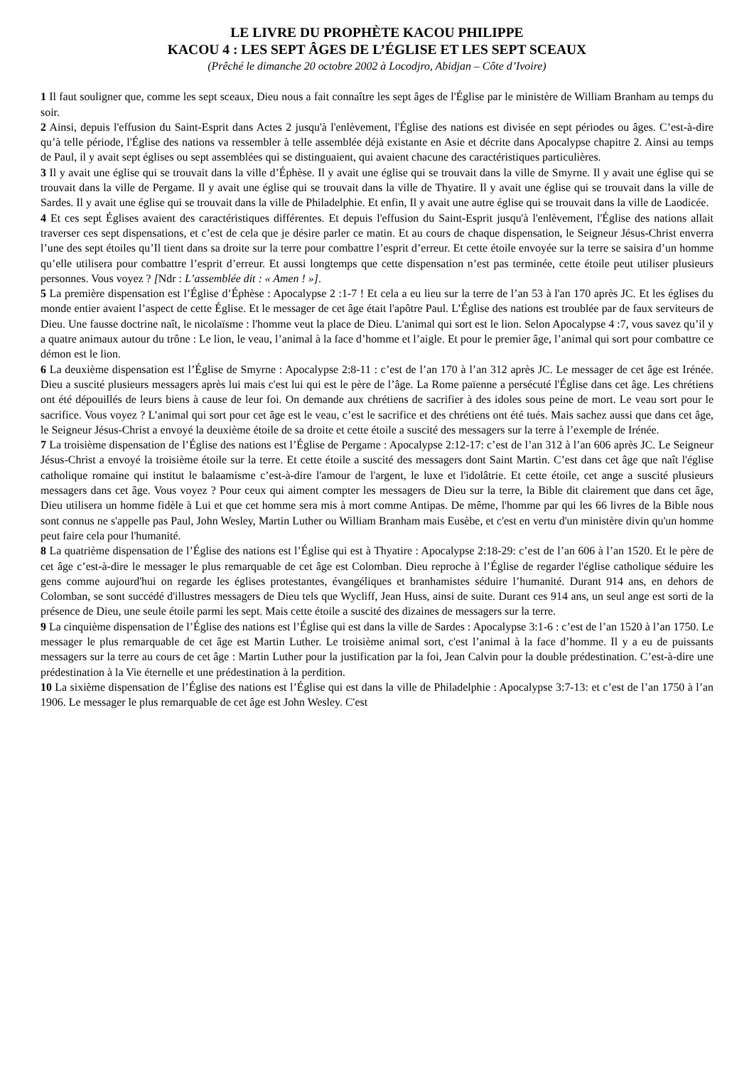LE LIVRE DU PROPHÈTE KACOU PHILIPPE
KACOU 4 : LES SEPT ÂGES DE L’ÉGLISE ET LES SEPT SCEAUX
(Prêché le dimanche 20 octobre 2002 à Locodjro, Abidjan – Côte d’Ivoire)
1 Il faut souligner que, comme les sept sceaux, Dieu nous a fait connaître les sept âges de l'Église par le ministère de William Branham au temps du soir.
2 Ainsi, depuis l'effusion du Saint-Esprit dans Actes 2 jusqu'à l'enlèvement, l'Église des nations est divisée en sept périodes ou âges. C’est-à-dire qu’à telle période, l'Église des nations va ressembler à telle assemblée déjà existante en Asie et décrite dans Apocalypse chapitre 2. Ainsi au temps de Paul, il y avait sept églises ou sept assemblées qui se distinguaient, qui avaient chacune des caractéristiques particulières.
3 Il y avait une église qui se trouvait dans la ville d’Éphèse. Il y avait une église qui se trouvait dans la ville de Smyrne. Il y avait une église qui se trouvait dans la ville de Pergame. Il y avait une église qui se trouvait dans la ville de Thyatire. Il y avait une église qui se trouvait dans la ville de Sardes. Il y avait une église qui se trouvait dans la ville de Philadelphie. Et enfin, Il y avait une autre église qui se trouvait dans la ville de Laodicée.
4 Et ces sept Églises avaient des caractéristiques différentes. Et depuis l'effusion du Saint-Esprit jusqu'à l'enlèvement, l'Église des nations allait traverser ces sept dispensations, et c’est de cela que je désire parler ce matin. Et au cours de chaque dispensation, le Seigneur Jésus-Christ enverra l’une des sept étoiles qu’Il tient dans sa droite sur la terre pour combattre l’esprit d’erreur. Et cette étoile envoyée sur la terre se saisira d’un homme qu’elle utilisera pour combattre l’esprit d’erreur. Et aussi longtemps que cette dispensation n’est pas terminée, cette étoile peut utiliser plusieurs personnes. Vous voyez ? [Ndr : L’assemblée dit : « Amen ! »].
5 La première dispensation est l’Église d’Éphèse : Apocalypse 2 :1-7 ! Et cela a eu lieu sur la terre de l’an 53 à l'an 170 après JC. Et les églises du monde entier avaient l’aspect de cette Église. Et le messager de cet âge était l'apôtre Paul. L’Église des nations est troublée par de faux serviteurs de Dieu. Une fausse doctrine naît, le nicolaïsme : l'homme veut la place de Dieu. L'animal qui sort est le lion. Selon Apocalypse 4 :7, vous savez qu’il y a quatre animaux autour du trône : Le lion, le veau, l’animal à la face d’homme et l’aigle. Et pour le premier âge, l’animal qui sort pour combattre ce démon est le lion.
6 La deuxième dispensation est l’Église de Smyrne : Apocalypse 2:8-11 : c’est de l’an 170 à l’an 312 après JC. Le messager de cet âge est Irénée. Dieu a suscité plusieurs messagers après lui mais c'est lui qui est le père de l’âge. La Rome païenne a persécuté l'Église dans cet âge. Les chrétiens ont été dépouillés de leurs biens à cause de leur foi. On demande aux chrétiens de sacrifier à des idoles sous peine de mort. Le veau sort pour le sacrifice. Vous voyez ? L’animal qui sort pour cet âge est le veau, c’est le sacrifice et des chrétiens ont été tués. Mais sachez aussi que dans cet âge, le Seigneur Jésus-Christ a envoyé la deuxième étoile de sa droite et cette étoile a suscité des messagers sur la terre à l’exemple de Irénée.
7 La troisième dispensation de l’Église des nations est l’Église de Pergame : Apocalypse 2:12-17: c’est de l’an 312 à l’an 606 après JC. Le Seigneur Jésus-Christ a envoyé la troisième étoile sur la terre. Et cette étoile a suscité des messagers dont Saint Martin. C’est dans cet âge que naît l'église catholique romaine qui institut le balaamisme c’est-à-dire l'amour de l'argent, le luxe et l'idolâtrie. Et cette étoile, cet ange a suscité plusieurs messagers dans cet âge. Vous voyez ? Pour ceux qui aiment compter les messagers de Dieu sur la terre, la Bible dit clairement que dans cet âge, Dieu utilisera un homme fidèle à Lui et que cet homme sera mis à mort comme Antipas. De même, l'homme par qui les 66 livres de la Bible nous sont connus ne s'appelle pas Paul, John Wesley, Martin Luther ou William Branham mais Eusèbe, et c'est en vertu d'un ministère divin qu'un homme peut faire cela pour l'humanité.
8 La quatrième dispensation de l’Église des nations est l’Église qui est à Thyatire : Apocalypse 2:18-29: c’est de l’an 606 à l’an 1520. Et le père de cet âge c’est-à-dire le messager le plus remarquable de cet âge est Colomban. Dieu reproche à l’Église de regarder l'église catholique séduire les gens comme aujourd'hui on regarde les églises protestantes, évangéliques et branhamistes séduire l’humanité. Durant 914 ans, en dehors de Colomban, se sont succédé d'illustres messagers de Dieu tels que Wycliff, Jean Huss, ainsi de suite. Durant ces 914 ans, un seul ange est sorti de la présence de Dieu, une seule étoile parmi les sept. Mais cette étoile a suscité des dizaines de messagers sur la terre.
9 La cinquième dispensation de l’Église des nations est l’Église qui est dans la ville de Sardes : Apocalypse 3:1-6 : c’est de l’an 1520 à l’an 1750. Le messager le plus remarquable de cet âge est Martin Luther. Le troisième animal sort, c'est l’animal à la face d’homme. Il y a eu de puissants messagers sur la terre au cours de cet âge : Martin Luther pour la justification par la foi, Jean Calvin pour la double prédestination. C’est-à-dire une prédestination à la Vie éternelle et une prédestination à la perdition.
10 La sixième dispensation de l’Église des nations est l’Église qui est dans la ville de Philadelphie : Apocalypse 3:7-13: et c’est de l’an 1750 à l’an 1906. Le messager le plus remarquable de cet âge est John Wesley. C'est